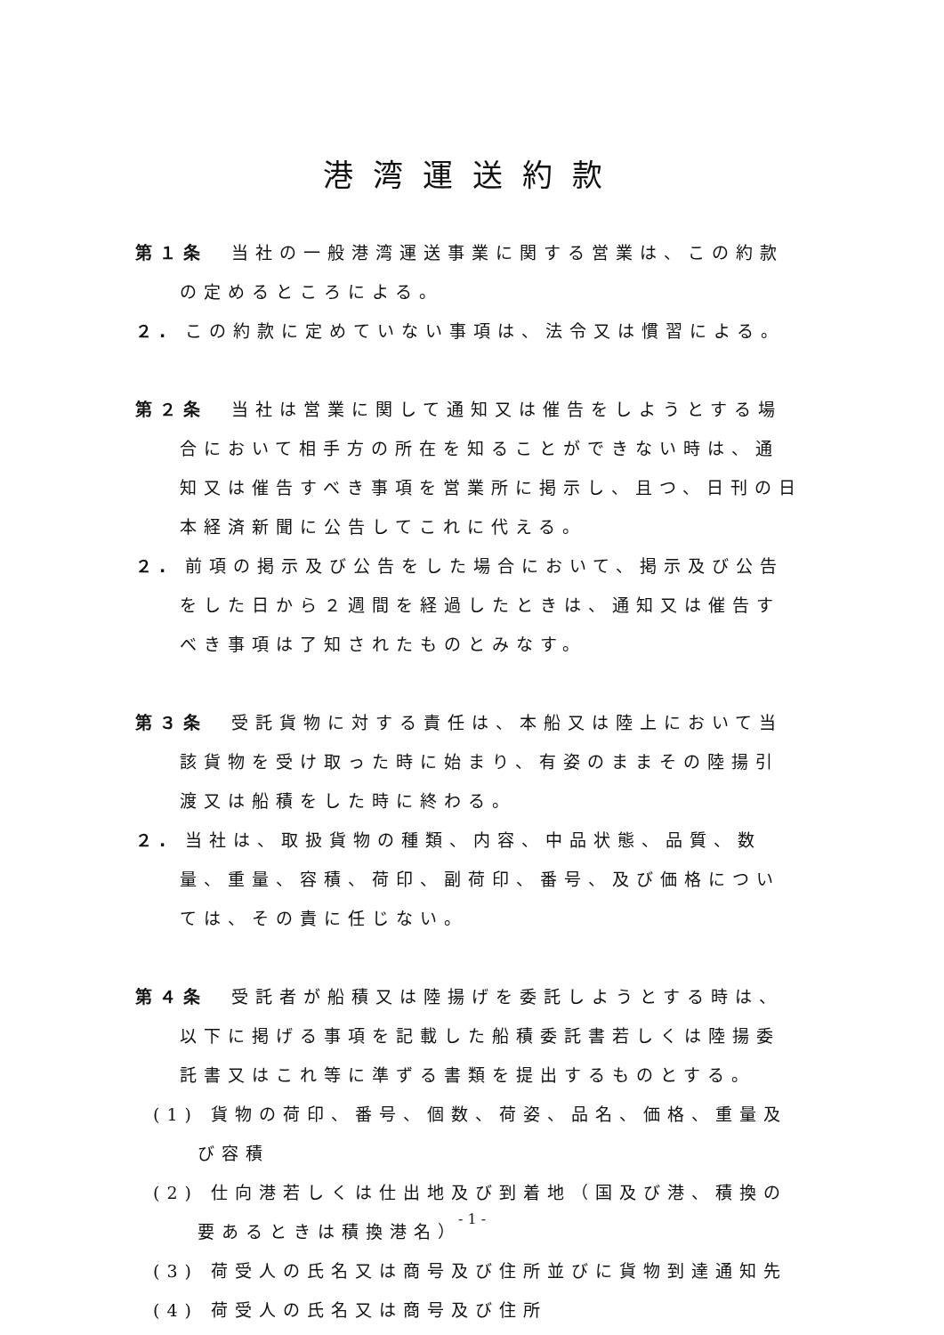港湾運送約款
第１条　当社の一般港湾運送事業に関する営業は、この約款の定めるところによる。
２. この約款に定めていない事項は、法令又は慣習による。
第２条　当社は営業に関して通知又は催告をしようとする場合において相手方の所在を知ることができない時は、通知又は催告すべき事項を営業所に掲示し、且つ、日刊の日本経済新聞に公告してこれに代える。
２. 前項の掲示及び公告をした場合において、掲示及び公告をした日から２週間を経過したときは、通知又は催告すべき事項は了知されたものとみなす。
第３条　受託貨物に対する責任は、本船又は陸上において当該貨物を受け取った時に始まり、有姿のままその陸揚引渡又は船積をした時に終わる。
２. 当社は、取扱貨物の種類、内容、中品状態、品質、数量、重量、容積、荷印、副荷印、番号、及び価格については、その責に任じない。
第４条　受託者が船積又は陸揚げを委託しようとする時は、以下に掲げる事項を記載した船積委託書若しくは陸揚委託書又はこれ等に準ずる書類を提出するものとする。
(1) 貨物の荷印、番号、個数、荷姿、品名、価格、重量及び容積
(2) 仕向港若しくは仕出地及び到着地（国及び港、積換の要あるときは積換港名）
(3) 荷受人の氏名又は商号及び住所並びに貨物到達通知先
(4) 荷受人の氏名又は商号及び住所
- 1 -